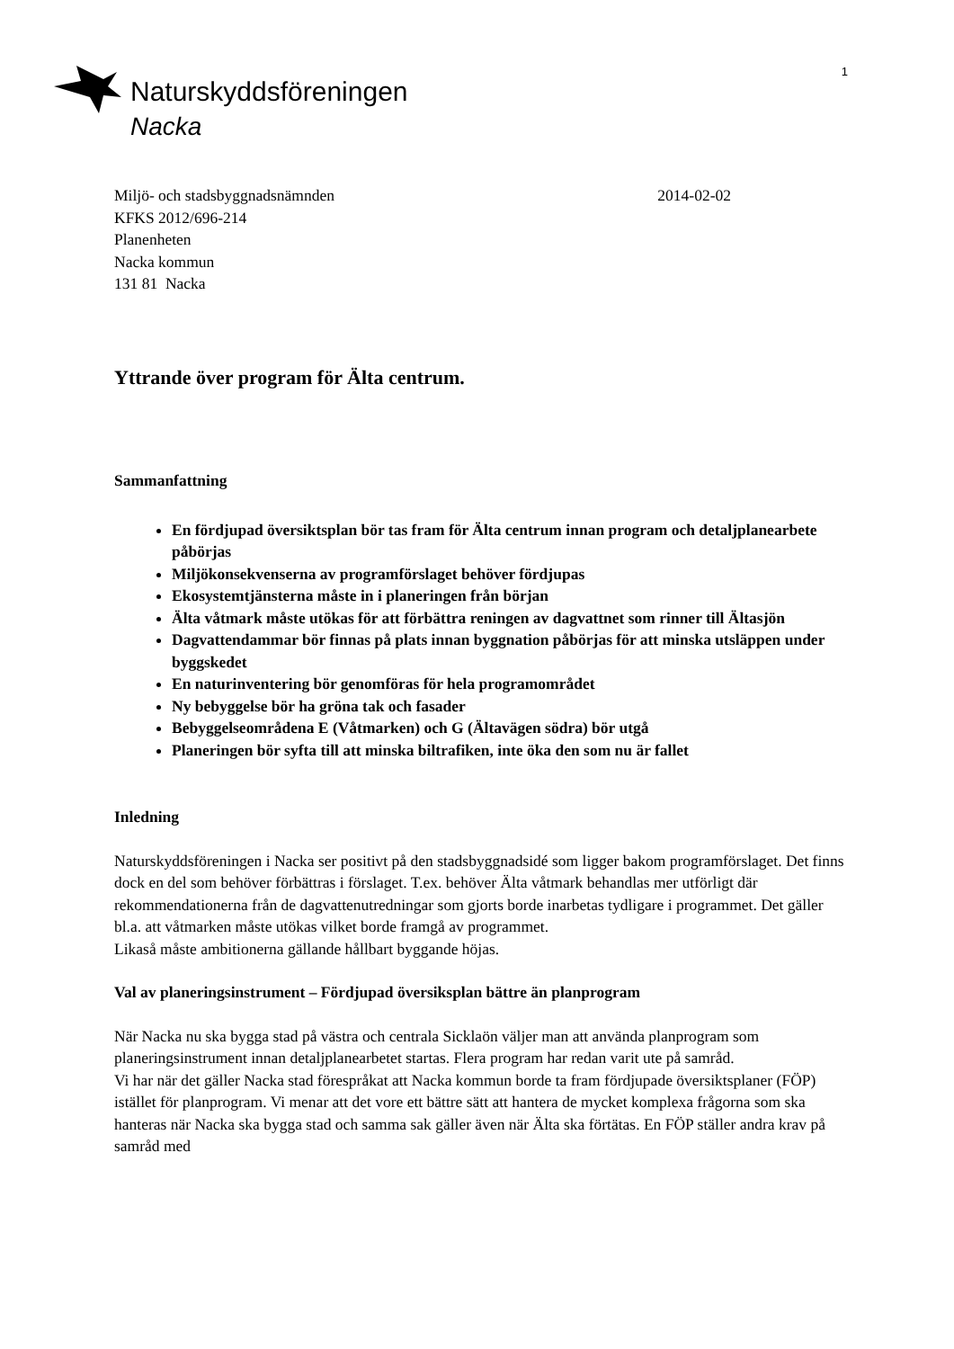1
Naturskyddsföreningen
Nacka
Miljö- och stadsbyggnadsnämnden
2014-02-02
KFKS 2012/696-214
Planenheten
Nacka kommun
131 81 Nacka
Yttrande över program för Älta centrum.
Sammanfattning
En fördjupad översiktsplan bör tas fram för Älta centrum innan program och detaljplanearbete påbörjas
Miljökonsekvenserna av programförslaget behöver fördjupas
Ekosystemtjänsterna måste in i planeringen från början
Älta våtmark måste utökas för att förbättra reningen av dagvattnet som rinner till Ältasjön
Dagvattendammar bör finnas på plats innan byggnation påbörjas för att minska utsläppen under byggskedet
En naturinventering bör genomföras för hela programområdet
Ny bebyggelse bör ha gröna tak och fasader
Bebyggelseområdena E (Våtmarken) och G (Ältavägen södra) bör utgå
Planeringen bör syfta till att minska biltrafiken, inte öka den som nu är fallet
Inledning
Naturskyddsföreningen i Nacka ser positivt på den stadsbyggnadsidé som ligger bakom programförslaget. Det finns dock en del som behöver förbättras i förslaget. T.ex. behöver Älta våtmark behandlas mer utförligt där rekommendationerna från de dagvattenutredningar som gjorts borde inarbetas tydligare i programmet. Det gäller bl.a. att våtmarken måste utökas vilket borde framgå av programmet.
Likaså måste ambitionerna gällande hållbart byggande höjas.
Val av planeringsinstrument – Fördjupad översiksplan bättre än planprogram
När Nacka nu ska bygga stad på västra och centrala Sicklaön väljer man att använda planprogram som planeringsinstrument innan detaljplanearbetet startas. Flera program har redan varit ute på samråd.
Vi har när det gäller Nacka stad förespråkat att Nacka kommun borde ta fram fördjupade översiktsplaner (FÖP) istället för planprogram. Vi menar att det vore ett bättre sätt att hantera de mycket komplexa frågorna som ska hanteras när Nacka ska bygga stad och samma sak gäller även när Älta ska förtätas. En FÖP ställer andra krav på samråd med